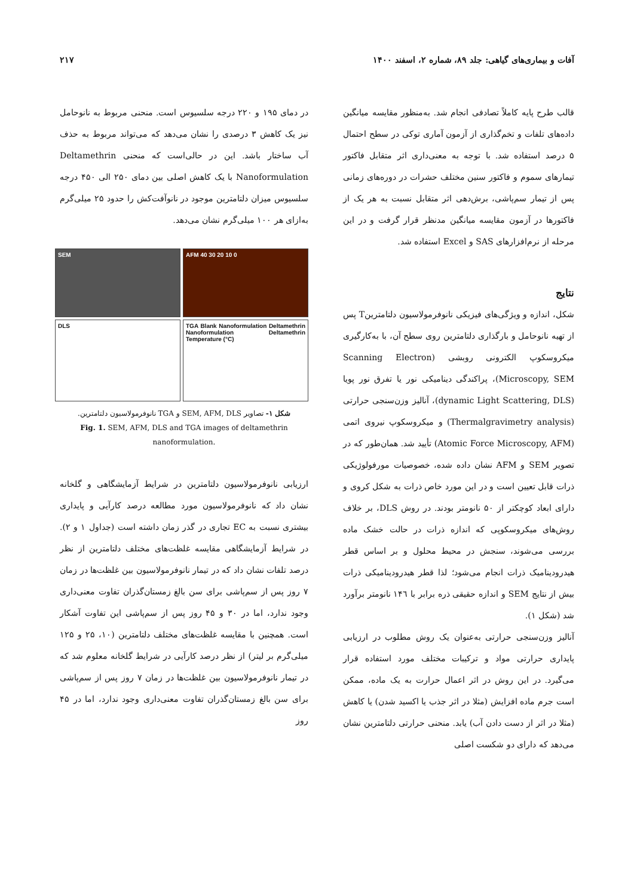آفات و بیماری‌های گیاهی: جلد ۸۹، شماره ۲، اسفند ۱۴۰۰ ۲۱۷
قالب طرح پایه کاملاً تصادفی انجام شد. به‌منظور مقایسه میانگین داده‌های تلفات و تخم‌گذاری از آزمون آماری توکی در سطح احتمال ۵ درصد استفاده شد. با توجه به معنی‌داری اثر متقابل فاکتور تیمارهای سموم و فاکتور سنین مختلف حشرات در دوره‌های زمانی پس از تیمار سم‌پاشی، برش‌دهی اثر متقابل نسبت به هر یک از فاکتورها در آزمون مقایسه میانگین مدنظر قرار گرفت و در این مرحله از نرم‌افزارهای SAS و Excel استفاده شد.
نتایج
شکل، اندازه و ویژگی‌های فیزیکی نانوفرمولاسیون دلتامترینT پس از تهیه نانوحامل و بارگذاری دلتامترین روی سطح آن، با به‌کارگیری میکروسکوپ الکترونی روبشی (Scanning Electron Microscopy, SEM)، پراکندگی دینامیکی نور یا تفرق نور پویا (dynamic Light Scattering, DLS)، آنالیز وزن‌سنجی حرارتی (Thermalgravimetry analysis) و میکروسکوپ نیروی اتمی (Atomic Force Microscopy, AFM) تأیید شد. همان‌طور که در تصویر SEM و AFM نشان داده شده، خصوصیات مورفولوژیکی ذرات قابل تعیین است و در این مورد خاص ذرات به شکل کروی و دارای ابعاد کوچکتر از ۵۰ نانومتر بودند. در روش DLS، بر خلاف روش‌های میکروسکوپی که اندازه ذرات در حالت خشک ماده بررسی می‌شوند، سنجش در محیط محلول و بر اساس قطر هیدرودینامیک ذرات انجام می‌شود؛ لذا قطر هیدرودینامیکی ذرات بیش از نتایج SEM و اندازه حقیقی ذره برابر با ۱۴٦ نانومتر برآورد شد (شکل ۱).
آنالیز وزن‌سنجی حرارتی به‌عنوان یک روش مطلوب در ارزیابی پایداری حرارتی مواد و ترکیبات مختلف مورد استفاده قرار می‌گیرد. در این روش در اثر اعمال حرارت به یک ماده، ممکن است جرم ماده افزایش (مثلا در اثر جذب یا اکسید شدن) یا کاهش (مثلا در اثر از دست دادن آب) یابد. منحنی حرارتی دلتامترین نشان می‌دهد که دارای دو شکست اصلی
در دمای ۱۹۵ و ۲۲۰ درجه سلسیوس است. منحنی مربوط به نانوحامل نیز یک کاهش ۳ درصدی را نشان می‌دهد که می‌تواند مربوط به حذف آب ساختار باشد. این در حالی‌است که منحنی Deltamethrin Nanoformulation با یک کاهش اصلی بین دمای ۲۵۰ الی ۴۵۰ درجه سلسیوس میزان دلتامترین موجود در نانوآفت‌کش را حدود ۲۵ میلی‌گرم به‌ازای هر ۱۰۰ میلی‌گرم نشان می‌دهد.
SEM
AFM 40 30 20 10 0
DLS
TGA Blank Nanoformulation Deltamethrin Nanoformulation Deltamethrin Temperature (°C)
شکل ۱- تصاویر SEM, AFM, DLS و TGA نانوفرمولاسیون دلتامترین.
Fig. 1. SEM, AFM, DLS and TGA images of deltamethrin nanoformulation.
ارزیابی نانوفرمولاسیون دلتامترین در شرایط آزمایشگاهی و گلخانه نشان داد که نانوفرمولاسیون مورد مطالعه درصد کارآیی و پایداری بیشتری نسبت به EC تجاری در گذر زمان داشته است (جداول ۱ و ۲). در شرایط آزمایشگاهی مقایسه غلظت‌های مختلف دلتامترین از نظر درصد تلفات نشان داد که در تیمار نانوفرمولاسیون بین غلظت‌ها در زمان ۷ روز پس از سم‌پاشی برای سن بالغ زمستان‌گذران تفاوت معنی‌داری وجود ندارد، اما در ۳۰ و ۴۵ روز پس از سم‌پاشی این تفاوت آشکار است. همچنین با مقایسه غلظت‌های مختلف دلتامترین (۱۰، ۲۵ و ۱۲۵ میلی‌گرم بر لیتر) از نظر درصد کارآیی در شرایط گلخانه معلوم شد که در تیمار نانوفرمولاسیون بین غلظت‌ها در زمان ۷ روز پس از سم‌پاشی برای سن بالغ زمستان‌گذران تفاوت معنی‌داری وجود ندارد، اما در ۴۵ روز